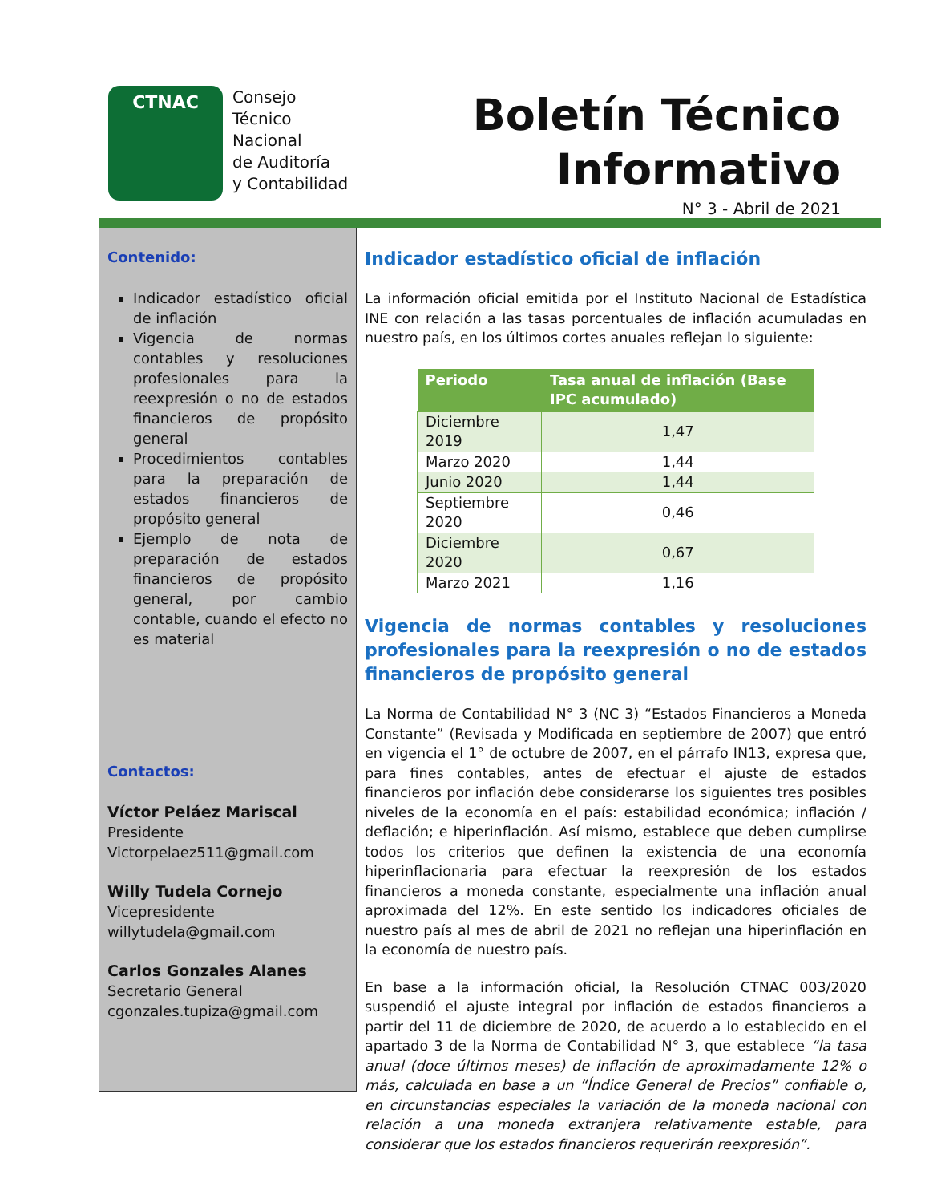CTNAC
Consejo
Técnico
Nacional
de Auditoría
y Contabilidad
Boletín Técnico
Informativo
N° 3 - Abril de 2021
Contenido:
Indicador estadístico oficial de inflación
Vigencia de normas contables y resoluciones profesionales para la reexpresión o no de estados financieros de propósito general
Procedimientos contables para la preparación de estados financieros de propósito general
Ejemplo de nota de preparación de estados financieros de propósito general, por cambio contable, cuando el efecto no es material
Contactos:
Víctor Peláez Mariscal
Presidente
Victorpelaez511@gmail.com
Willy Tudela Cornejo
Vicepresidente
willytudela@gmail.com
Carlos Gonzales Alanes
Secretario General
cgonzales.tupiza@gmail.com
Indicador estadístico oficial de inflación
La información oficial emitida por el Instituto Nacional de Estadística INE con relación a las tasas porcentuales de inflación acumuladas en nuestro país, en los últimos cortes anuales reflejan lo siguiente:
| Periodo | Tasa anual de inflación (Base IPC acumulado) |
| --- | --- |
| Diciembre 2019 | 1,47 |
| Marzo 2020 | 1,44 |
| Junio 2020 | 1,44 |
| Septiembre 2020 | 0,46 |
| Diciembre 2020 | 0,67 |
| Marzo 2021 | 1,16 |
Vigencia de normas contables y resoluciones profesionales para la reexpresión o no de estados financieros de propósito general
La Norma de Contabilidad N° 3 (NC 3) “Estados Financieros a Moneda Constante” (Revisada y Modificada en septiembre de 2007) que entró en vigencia el 1° de octubre de 2007, en el párrafo IN13, expresa que, para fines contables, antes de efectuar el ajuste de estados financieros por inflación debe considerarse los siguientes tres posibles niveles de la economía en el país: estabilidad económica; inflación / deflación; e hiperinflación. Así mismo, establece que deben cumplirse todos los criterios que definen la existencia de una economía hiperinflacionaria para efectuar la reexpresión de los estados financieros a moneda constante, especialmente una inflación anual aproximada del 12%. En este sentido los indicadores oficiales de nuestro país al mes de abril de 2021 no reflejan una hiperinflación en la economía de nuestro país.
En base a la información oficial, la Resolución CTNAC 003/2020 suspendió el ajuste integral por inflación de estados financieros a partir del 11 de diciembre de 2020, de acuerdo a lo establecido en el apartado 3 de la Norma de Contabilidad N° 3, que establece “la tasa anual (doce últimos meses) de inflación de aproximadamente 12% o más, calculada en base a un “Índice General de Precios” confiable o, en circunstancias especiales la variación de la moneda nacional con relación a una moneda extranjera relativamente estable, para considerar que los estados financieros requerirán reexpresión”.